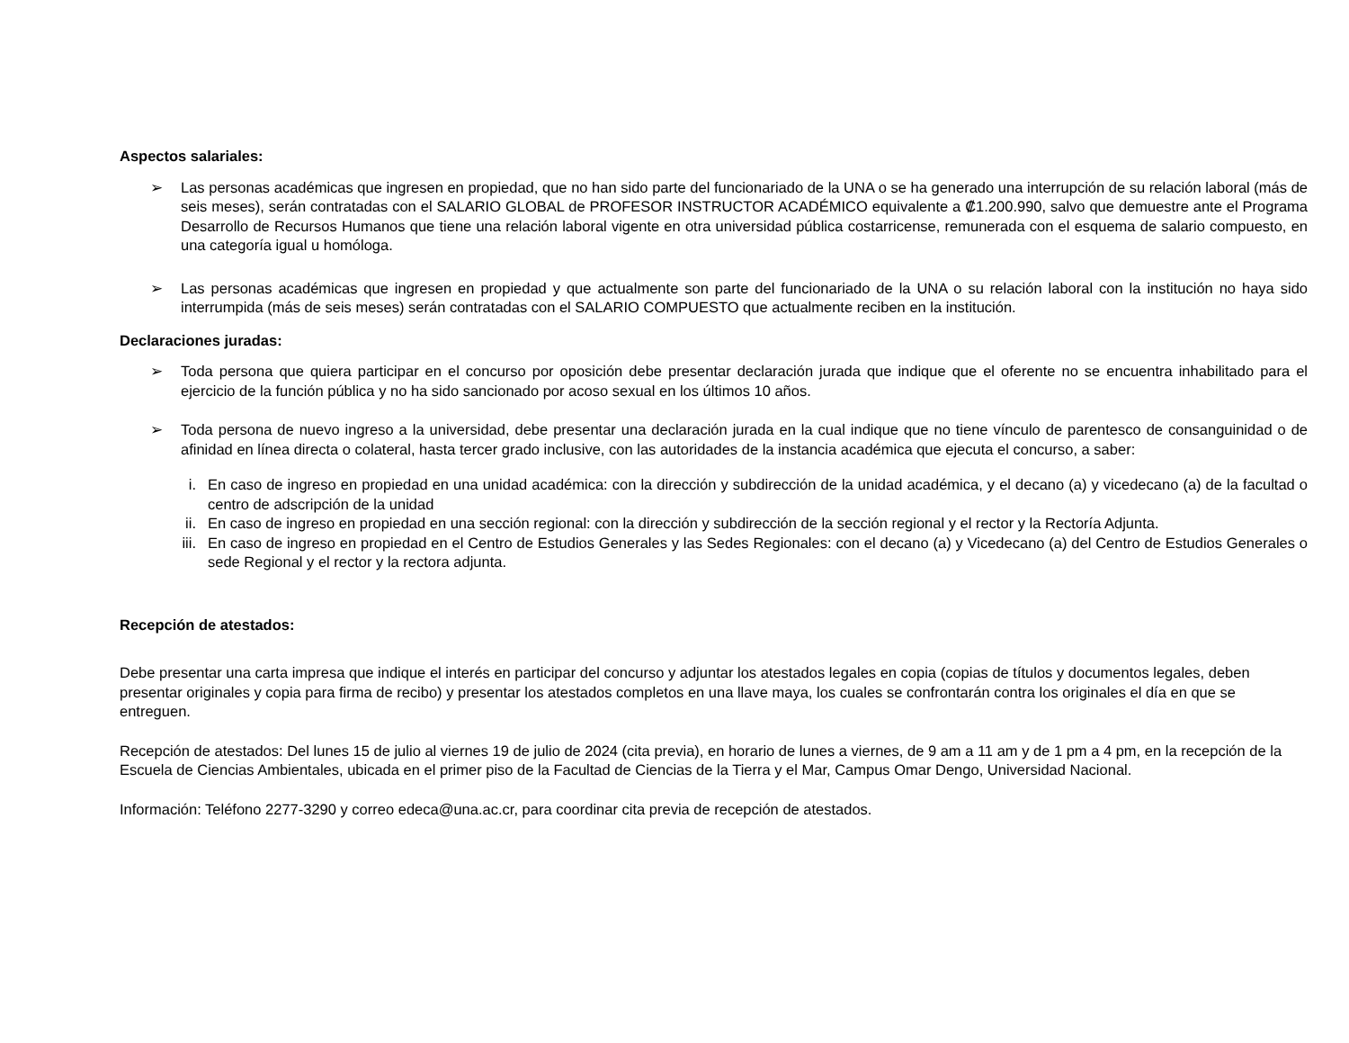Aspectos salariales:
➢ Las personas académicas que ingresen en propiedad, que no han sido parte del funcionariado de la UNA o se ha generado una interrupción de su relación laboral (más de seis meses), serán contratadas con el SALARIO GLOBAL de PROFESOR INSTRUCTOR ACADÉMICO equivalente a ₡1.200.990, salvo que demuestre ante el Programa Desarrollo de Recursos Humanos que tiene una relación laboral vigente en otra universidad pública costarricense, remunerada con el esquema de salario compuesto, en una categoría igual u homóloga.
➢ Las personas académicas que ingresen en propiedad y que actualmente son parte del funcionariado de la UNA o su relación laboral con la institución no haya sido interrumpida (más de seis meses) serán contratadas con el SALARIO COMPUESTO que actualmente reciben en la institución.
Declaraciones juradas:
➢ Toda persona que quiera participar en el concurso por oposición debe presentar declaración jurada que indique que el oferente no se encuentra inhabilitado para el ejercicio de la función pública y no ha sido sancionado por acoso sexual en los últimos 10 años.
➢ Toda persona de nuevo ingreso a la universidad, debe presentar una declaración jurada en la cual indique que no tiene vínculo de parentesco de consanguinidad o de afinidad en línea directa o colateral, hasta tercer grado inclusive, con las autoridades de la instancia académica que ejecuta el concurso, a saber:
i. En caso de ingreso en propiedad en una unidad académica: con la dirección y subdirección de la unidad académica, y el decano (a) y vicedecano (a) de la facultad o centro de adscripción de la unidad
ii. En caso de ingreso en propiedad en una sección regional: con la dirección y subdirección de la sección regional y el rector y la Rectoría Adjunta.
iii.
En caso de ingreso en propiedad en el Centro de Estudios Generales y las Sedes Regionales: con el decano (a) y Vicedecano (a) del Centro de Estudios Generales o sede Regional y el rector y la rectora adjunta.
Recepción de atestados:
Debe presentar una carta impresa que indique el interés en participar del concurso y adjuntar los atestados legales en copia (copias de títulos y documentos legales, deben presentar originales y copia para firma de recibo) y presentar los atestados completos en una llave maya, los cuales se confrontarán contra los originales el día en que se entreguen.
Recepción de atestados: Del lunes 15 de julio al viernes 19 de julio de 2024 (cita previa), en horario de lunes a viernes, de 9 am a 11 am y de 1 pm a 4 pm, en la recepción de la Escuela de Ciencias Ambientales, ubicada en el primer piso de la Facultad de Ciencias de la Tierra y el Mar, Campus Omar Dengo, Universidad Nacional.
Información: Teléfono 2277-3290 y correo edeca@una.ac.cr, para coordinar cita previa de recepción de atestados.